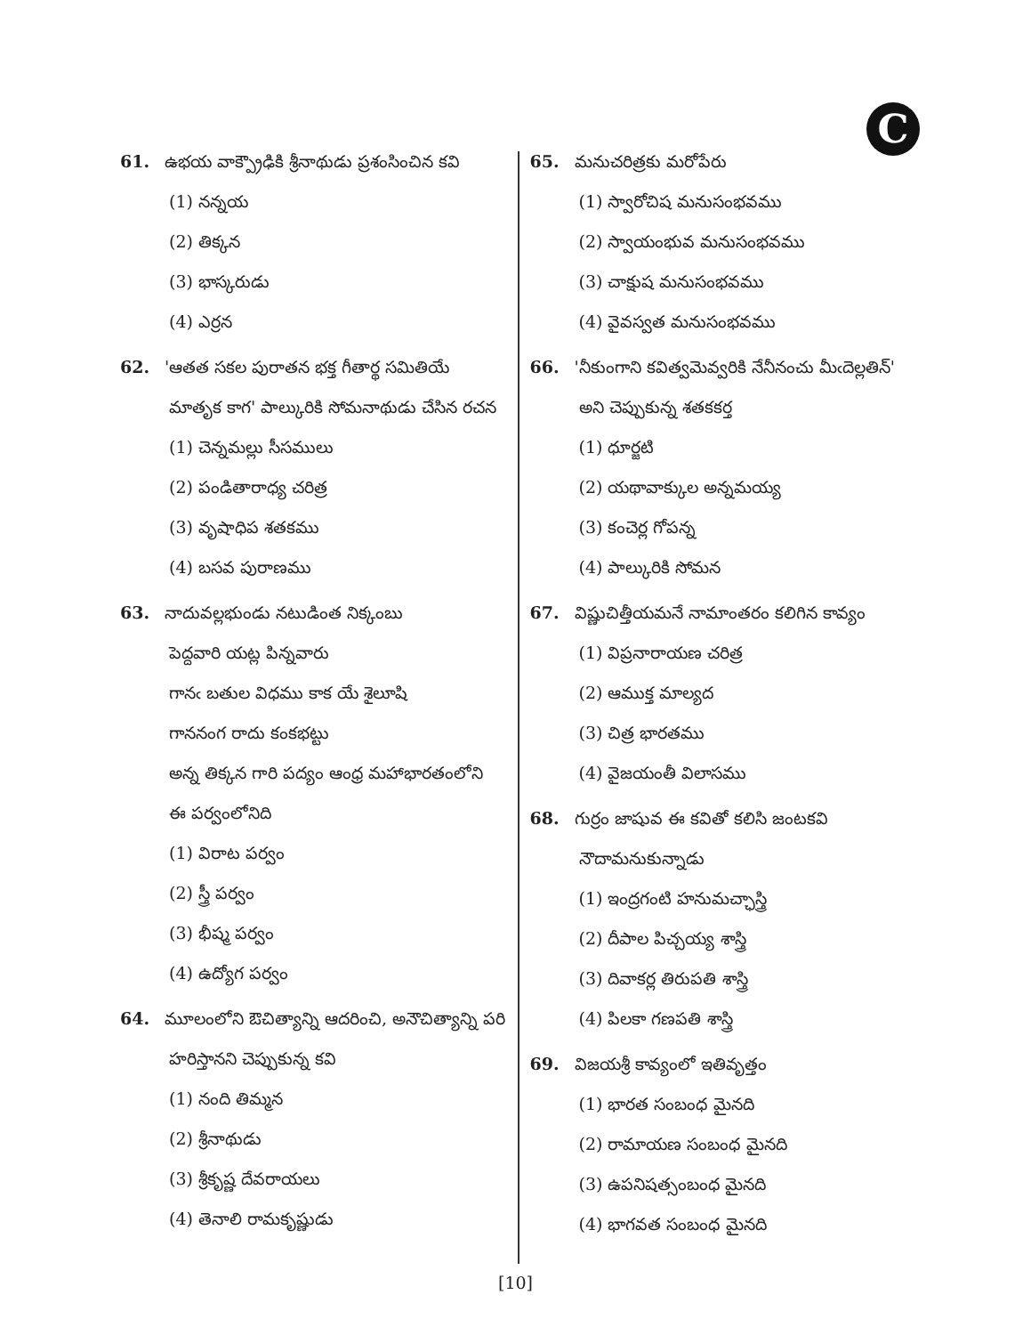C
61. ఉభయ వాక్ప్రౌఢికి శ్రీనాథుడు ప్రశంసించిన కవి
(1) నన్నయ
(2) తిక్కన
(3) భాస్కరుడు
(4) ఎర్రన
62. 'ఆతత సకల పురాతన భక్త గీతార్థ సమితియే
మాతృక కాగ' పాల్కురికి సోమనాథుడు చేసిన రచన
(1) చెన్నమల్లు సీసములు
(2) పండితారాధ్య చరిత్ర
(3) వృషాధిప శతకము
(4) బసవ పురాణము
63. నాదువల్లభుండు నటుడింత నిక్కంబు
పెద్దవారి యట్ల పిన్నవారు
గానఁ బతుల విధము కాక యే శైలూషి
గాననంగ రాదు కంకభట్టు
అన్న తిక్కన గారి పద్యం ఆంధ్ర మహాభారతంలోని
ఈ పర్వంలోనిది
(1) విరాట పర్వం
(2) స్త్రీ పర్వం
(3) భీష్మ పర్వం
(4) ఉద్యోగ పర్వం
64. మూలంలోని ఔచిత్యాన్ని ఆదరించి, అనౌచిత్యాన్ని పరి
హరిస్తానని చెప్పుకున్న కవి
(1) నంది తిమ్మన
(2) శ్రీనాథుడు
(3) శ్రీకృష్ణ దేవరాయలు
(4) తెనాలి రామకృష్ణుడు
65. మనుచరిత్రకు మరోపేరు
(1) స్వారోచిష మనుసంభవము
(2) స్వాయంభువ మనుసంభవము
(3) చాక్షుష మనుసంభవము
(4) వైవస్వత మనుసంభవము
66. 'నీకుంగాని కవిత్వమెవ్వరికి నేనీనంచు మీఁదెల్లతిన్'
అని చెప్పుకున్న శతకకర్త
(1) ధూర్జటి
(2) యథావాక్కుల అన్నమయ్య
(3) కంచెర్ల గోపన్న
(4) పాల్కురికి సోమన
67. విష్ణుచిత్తీయమనే నామాంతరం కలిగిన కావ్యం
(1) విప్రనారాయణ చరిత్ర
(2) ఆముక్త మాల్యద
(3) చిత్ర భారతము
(4) వైజయంతీ విలాసము
68. గుర్రం జాషువ ఈ కవితో కలిసి జంటకవి
నౌదామనుకున్నాడు
(1) ఇంద్రగంటి హనుమచ్ఛాస్త్రి
(2) దీపాల పిచ్చయ్య శాస్త్రి
(3) దివాకర్ల తిరుపతి శాస్త్రి
(4) పిలకా గణపతి శాస్త్రి
69. విజయశ్రీ కావ్యంలో ఇతివృత్తం
(1) భారత సంబంధ మైనది
(2) రామాయణ సంబంధ మైనది
(3) ఉపనిషత్సంబంధ మైనది
(4) భాగవత సంబంధ మైనది
[10]